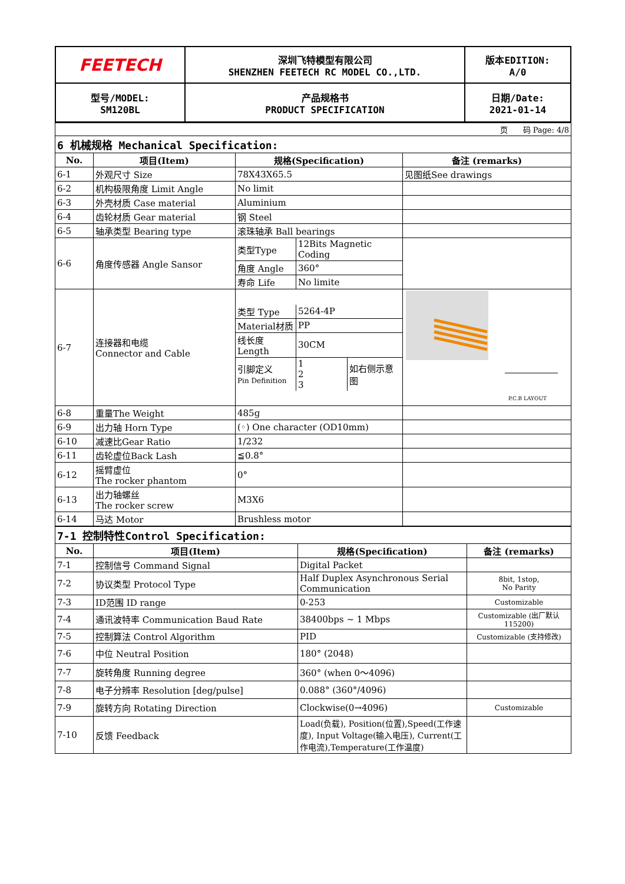| FEETECH | 深圳飞特模型有限公司 SHENZHEN FEETECH RC MODEL CO.,LTD. | 版本EDITION: A/0 |
| 型号/MODEL: SM120BL | 产品规格书 PRODUCT SPECIFICATION | 日期/Date: 2021-01-14 |
| 页 码 Page: 4/8 | | | |
| 6 机械规格 Mechanical Specification: | | | |
| No. | 项目(Item) | 规格(Specification) | 备注 (remarks) |
| 6-1 | 外观尺寸 Size | 78X43X65.5 | 见图纸See drawings |
| 6-2 | 机构极限角度 Limit Angle | No limit | |
| 6-3 | 外壳材质 Case material | Aluminium | |
| 6-4 | 齿轮材质 Gear material | 钢 Steel | |
| 6-5 | 轴承类型 Bearing type | 滚珠轴承 Ball bearings | |
| 6-6 | 角度传感器 Angle Sansor | / 类型Type / 12Bits Magnetic Coding / / 角度 Angle / 360° / / 寿命 Life / No limite / | |
| 6-7 | 连接器和电缆 Connector and Cable | / 类型 Type / 5264-4P / / / Material材质 / PP / / / 线长度 Length / 30CM / / / 引脚定义 Pin Definition / 1 2 3 / 如右侧示意图 / | P.C.B LAYOUT |
| 6-8 | 重量The Weight | 485g | |
| 6-9 | 出力轴 Horn Type | (◦) One character (OD10mm) | |
| 6-10 | 减速比Gear Ratio | 1/232 | |
| 6-11 | 齿轮虚位Back Lash | ≦0.8° | |
| 6-12 | 摇臂虚位 The rocker phantom | 0° | |
| 6-13 | 出力轴螺丝 The rocker screw | M3X6 | |
| 6-14 | 马达 Motor | Brushless motor | |
| 7-1 控制特性Control Specification: | | | |
| No. | 项目(Item) | 规格(Specification) | 备注 (remarks) |
| 7-1 | 控制信号 Command Signal | Digital Packet | |
| 7-2 | 协议类型 Protocol Type | Half Duplex Asynchronous Serial Communication | 8bit, 1stop, No Parity |
| 7-3 | ID范围 ID range | 0-253 | Customizable |
| 7-4 | 通讯波特率 Communication Baud Rate | 38400bps ~ 1 Mbps | Customizable (出厂默认115200) |
| 7-5 | 控制算法 Control Algorithm | PID | Customizable (支持修改) |
| 7-6 | 中位 Neutral Position | 180° (2048) | |
| 7-7 | 旋转角度 Running degree | 360° (when 0～4096) | |
| 7-8 | 电子分辨率 Resolution [deg/pulse] | 0.088° (360°/4096) | |
| 7-9 | 旋转方向 Rotating Direction | Clockwise(0→4096) | Customizable |
| 7-10 | 反馈 Feedback | Load(负载), Position(位置),Speed(工作速度), Input Voltage(输入电压), Current(工作电流),Temperature(工作温度) | |